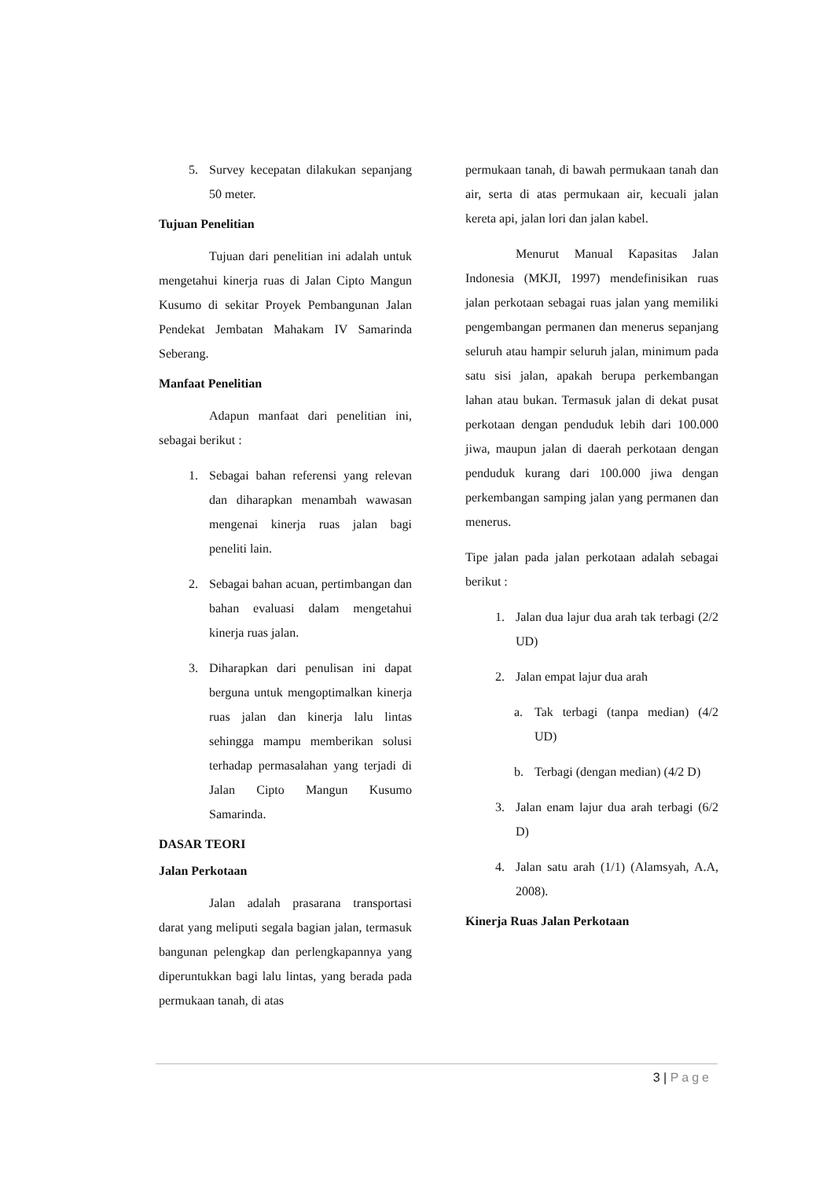5. Survey kecepatan dilakukan sepanjang 50 meter.
Tujuan Penelitian
Tujuan dari penelitian ini adalah untuk mengetahui kinerja ruas di Jalan Cipto Mangun Kusumo di sekitar Proyek Pembangunan Jalan Pendekat Jembatan Mahakam IV Samarinda Seberang.
Manfaat Penelitian
Adapun manfaat dari penelitian ini, sebagai berikut :
1. Sebagai bahan referensi yang relevan dan diharapkan menambah wawasan mengenai kinerja ruas jalan bagi peneliti lain.
2. Sebagai bahan acuan, pertimbangan dan bahan evaluasi dalam mengetahui kinerja ruas jalan.
3. Diharapkan dari penulisan ini dapat berguna untuk mengoptimalkan kinerja ruas jalan dan kinerja lalu lintas sehingga mampu memberikan solusi terhadap permasalahan yang terjadi di Jalan Cipto Mangun Kusumo Samarinda.
DASAR TEORI
Jalan Perkotaan
Jalan adalah prasarana transportasi darat yang meliputi segala bagian jalan, termasuk bangunan pelengkap dan perlengkapannya yang diperuntukkan bagi lalu lintas, yang berada pada permukaan tanah, di atas
permukaan tanah, di bawah permukaan tanah dan air, serta di atas permukaan air, kecuali jalan kereta api, jalan lori dan jalan kabel.
Menurut Manual Kapasitas Jalan Indonesia (MKJI, 1997) mendefinisikan ruas jalan perkotaan sebagai ruas jalan yang memiliki pengembangan permanen dan menerus sepanjang seluruh atau hampir seluruh jalan, minimum pada satu sisi jalan, apakah berupa perkembangan lahan atau bukan. Termasuk jalan di dekat pusat perkotaan dengan penduduk lebih dari 100.000 jiwa, maupun jalan di daerah perkotaan dengan penduduk kurang dari 100.000 jiwa dengan perkembangan samping jalan yang permanen dan menerus.
Tipe jalan pada jalan perkotaan adalah sebagai berikut :
1. Jalan dua lajur dua arah tak terbagi (2/2 UD)
2. Jalan empat lajur dua arah
a. Tak terbagi (tanpa median) (4/2 UD)
b. Terbagi (dengan median) (4/2 D)
3. Jalan enam lajur dua arah terbagi (6/2 D)
4. Jalan satu arah (1/1) (Alamsyah, A.A, 2008).
Kinerja Ruas Jalan Perkotaan
3 | Page